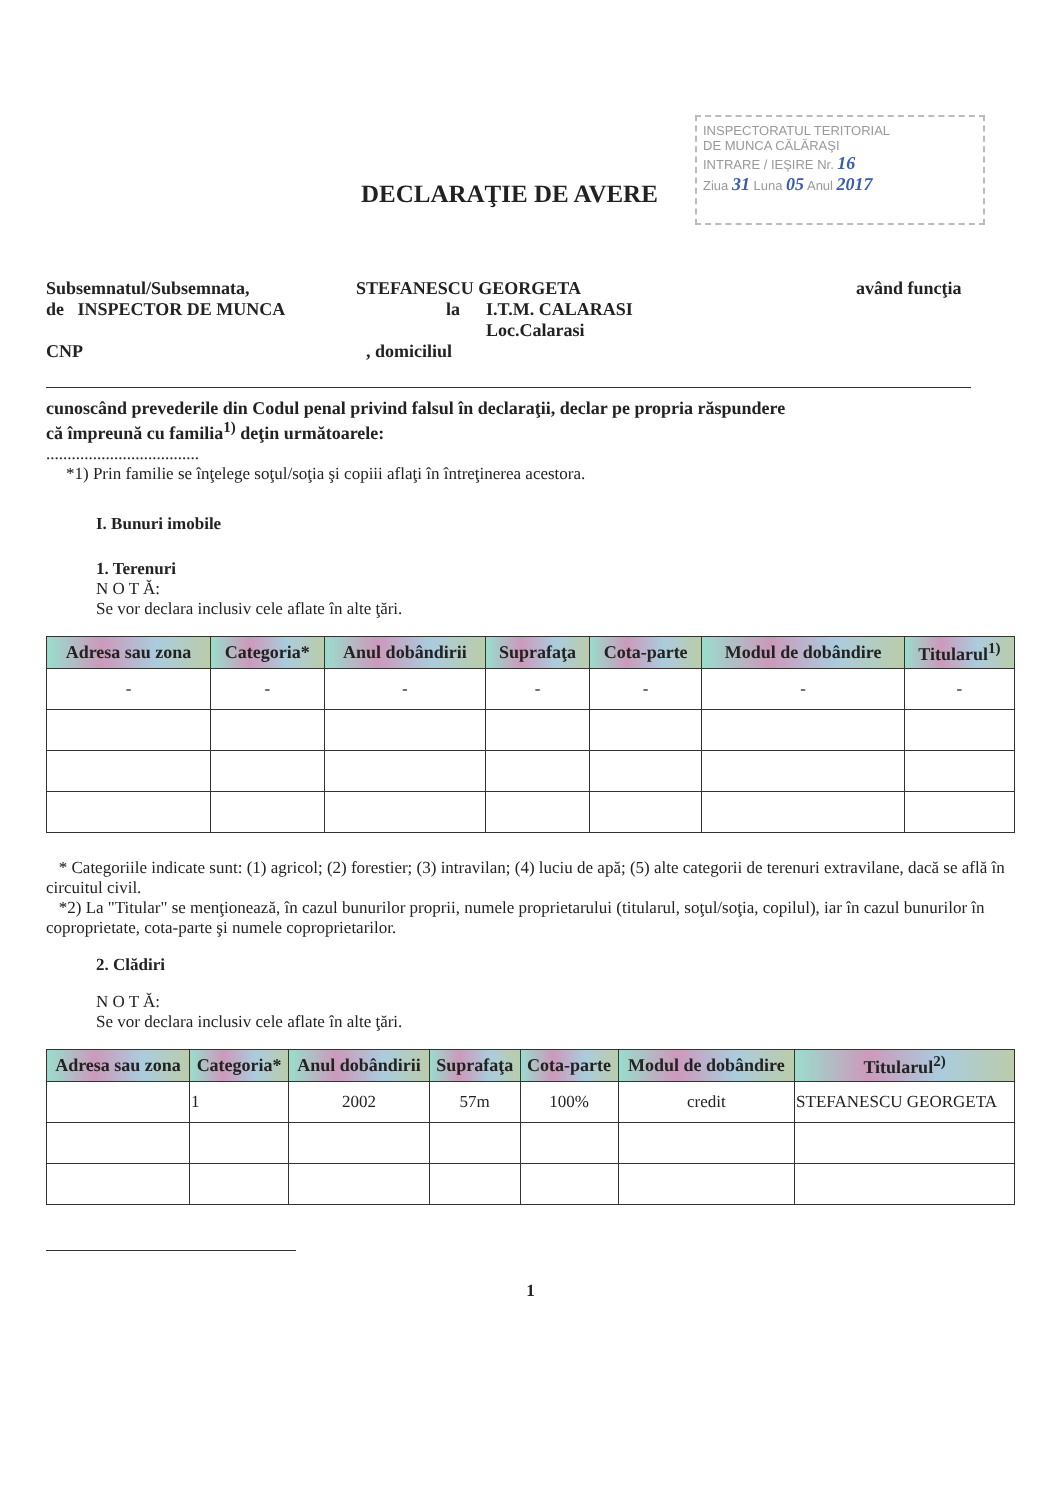INSPECTORATUL TERITORIAL
DE MUNCA CĂLĂRAŞI
INTRARE / IEŞIRE Nr. 16
Ziua 31 Luna 05 Anul 2017
DECLARAŢIE DE AVERE
Subsemnatul/Subsemnata, STEFANESCU GEORGETA având funcţia
de INSPECTOR DE MUNCA la I.T.M. CALARASI
Loc.Calarasi
CNP, domiciliul
cunoscând prevederile din Codul penal privind falsul în declaraţii, declar pe propria răspundere
că împreună cu familia<sup>1)</sup> deţin următoarele:
....................................
*1) Prin familie se înţelege soţul/soţia şi copiii aflaţi în întreţinerea acestora.
I. Bunuri imobile
1. Terenuri
N O T Ă:
Se vor declara inclusiv cele aflate în alte ţări.
| Adresa sau zona | Categoria* | Anul dobândirii | Suprafaţa | Cota-parte | Modul de dobândire | Titularul<sup>1)</sup> |
| --- | --- | --- | --- | --- | --- | --- |
| - | - | - | - | - | - | - |
* Categoriile indicate sunt: (1) agricol; (2) forestier; (3) intravilan; (4) luciu de apă; (5) alte categorii de terenuri extravilane, dacă se află în circuitul civil.
*2) La "Titular" se menţionează, în cazul bunurilor proprii, numele proprietarului (titularul, soţul/soţia, copilul), iar în cazul bunurilor în coproprietate, cota-parte şi numele coproprietarilor.
2. Clădiri
N O T Ă:
Se vor declara inclusiv cele aflate în alte ţări.
| Adresa sau zona | Categoria* | Anul dobândirii | Suprafaţa | Cota-parte | Modul de dobândire | Titularul<sup>2)</sup> |
| --- | --- | --- | --- | --- | --- | --- |
| | 1 | 2002 | 57m | 100% | credit | STEFANESCU GEORGETA |
1